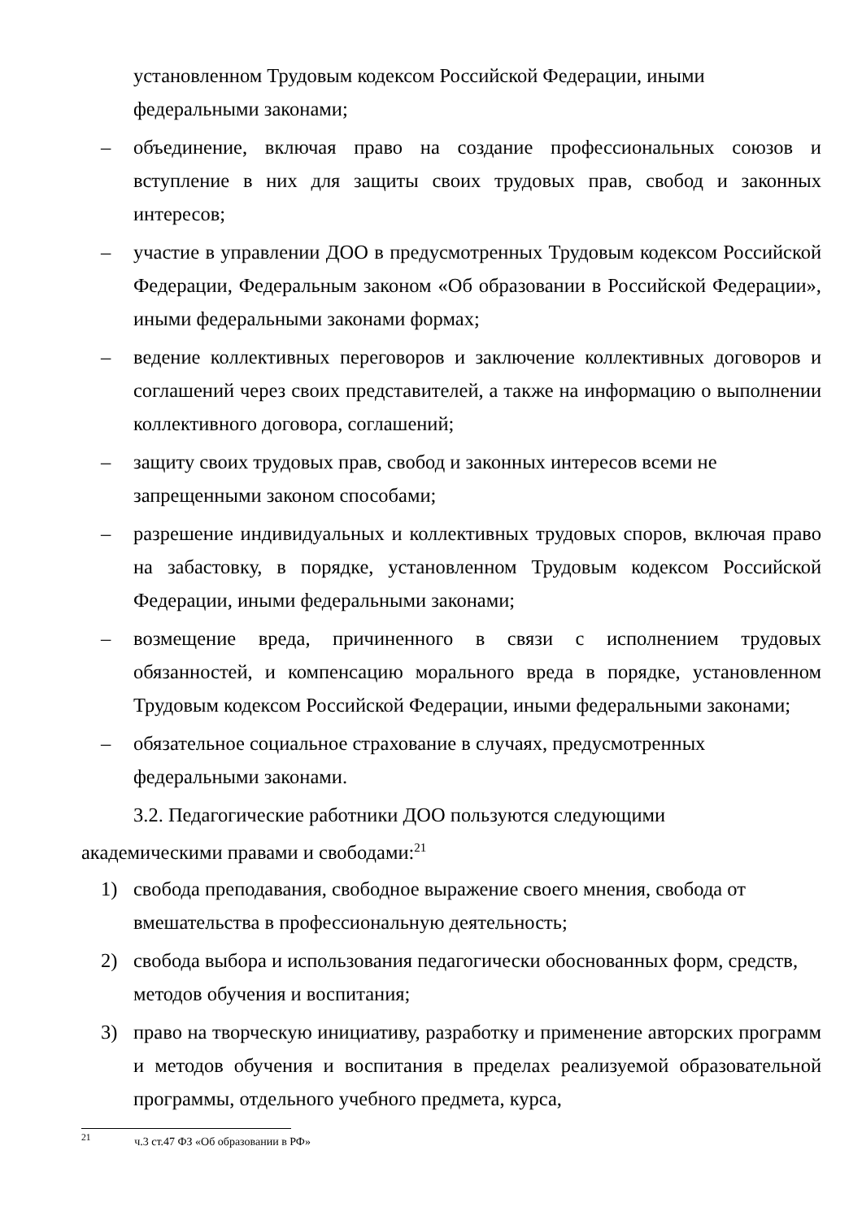установленном Трудовым кодексом Российской Федерации, иными федеральными законами;
– объединение, включая право на создание профессиональных союзов и вступление в них для защиты своих трудовых прав, свобод и законных интересов;
– участие в управлении ДОО в предусмотренных Трудовым кодексом Российской Федерации, Федеральным законом «Об образовании в Российской Федерации», иными федеральными законами формах;
– ведение коллективных переговоров и заключение коллективных договоров и соглашений через своих представителей, а также на информацию о выполнении коллективного договора, соглашений;
– защиту своих трудовых прав, свобод и законных интересов всеми не запрещенными законом способами;
– разрешение индивидуальных и коллективных трудовых споров, включая право на забастовку, в порядке, установленном Трудовым кодексом Российской Федерации, иными федеральными законами;
– возмещение вреда, причиненного в связи с исполнением трудовых обязанностей, и компенсацию морального вреда в порядке, установленном Трудовым кодексом Российской Федерации, иными федеральными законами;
– обязательное социальное страхование в случаях, предусмотренных федеральными законами.
3.2. Педагогические работники ДОО пользуются следующими
академическими правами и свободами:<sup>21</sup>
1) свобода преподавания, свободное выражение своего мнения, свобода от вмешательства в профессиональную деятельность;
2) свобода выбора и использования педагогически обоснованных форм, средств, методов обучения и воспитания;
3) право на творческую инициативу, разработку и применение авторских программ и методов обучения и воспитания в пределах реализуемой образовательной программы, отдельного учебного предмета, курса,
<sup>21</sup> ч.3 ст.47 ФЗ «Об образовании в РФ»